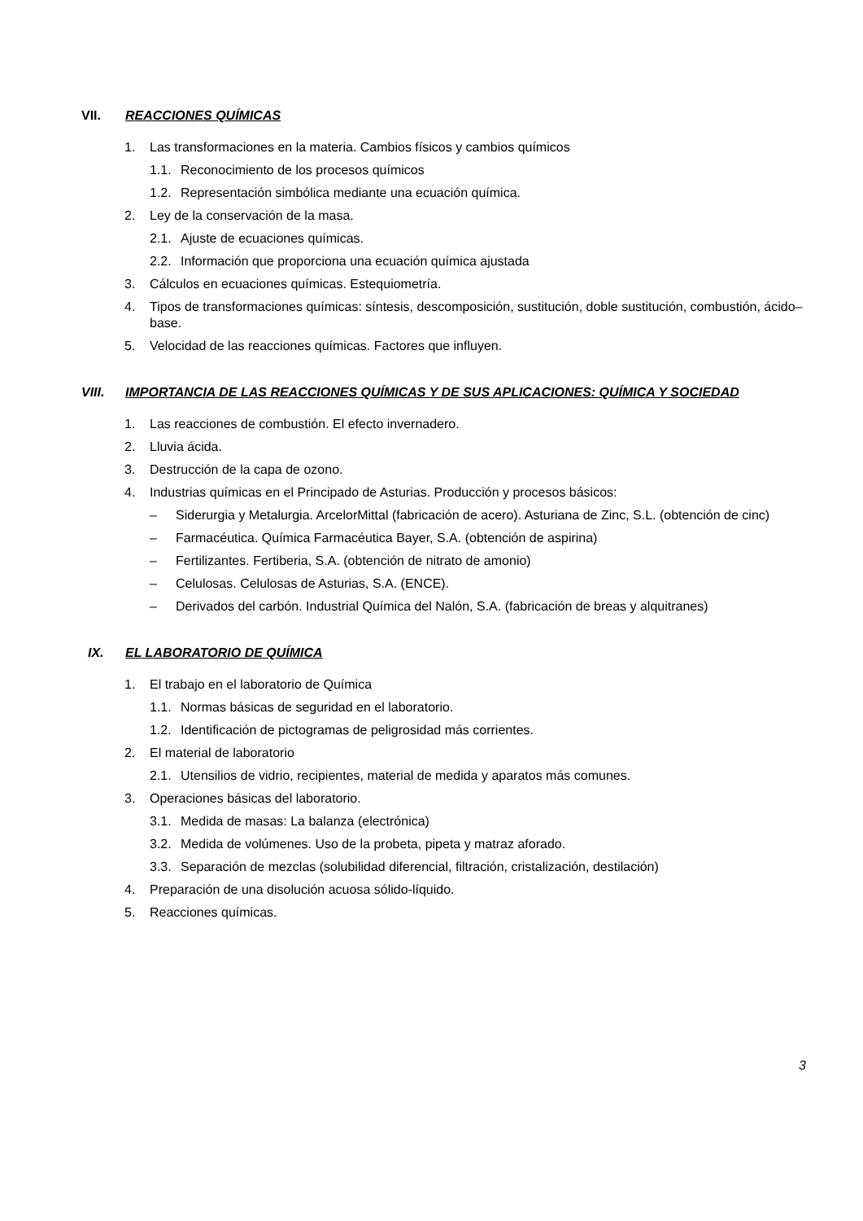VII. REACCIONES QUÍMICAS
1. Las transformaciones en la materia. Cambios físicos y cambios químicos
1.1. Reconocimiento de los procesos químicos
1.2. Representación simbólica mediante una ecuación química.
2. Ley de la conservación de la masa.
2.1. Ajuste de ecuaciones químicas.
2.2. Información que proporciona una ecuación química ajustada
3. Cálculos en ecuaciones químicas. Estequiometría.
4. Tipos de transformaciones químicas: síntesis, descomposición, sustitución, doble sustitución, combustión, ácido–base.
5. Velocidad de las reacciones químicas. Factores que influyen.
VIII. IMPORTANCIA DE LAS REACCIONES QUÍMICAS Y DE SUS APLICACIONES: QUÍMICA Y SOCIEDAD
1. Las reacciones de combustión. El efecto invernadero.
2. Lluvia ácida.
3. Destrucción de la capa de ozono.
4. Industrias químicas en el Principado de Asturias. Producción y procesos básicos:
– Siderurgia y Metalurgia. ArcelorMittal (fabricación de acero). Asturiana de Zinc, S.L. (obtención de cinc)
– Farmacéutica. Química Farmacéutica Bayer, S.A. (obtención de aspirina)
– Fertilizantes. Fertiberia, S.A. (obtención de nitrato de amonio)
– Celulosas. Celulosas de Asturias, S.A. (ENCE).
– Derivados del carbón. Industrial Química del Nalón, S.A. (fabricación de breas y alquitranes)
IX. EL LABORATORIO DE QUÍMICA
1. El trabajo en el laboratorio de Química
1.1. Normas básicas de seguridad en el laboratorio.
1.2. Identificación de pictogramas de peligrosidad más corrientes.
2. El material de laboratorio
2.1. Utensilios de vidrio, recipientes, material de medida y aparatos más comunes.
3. Operaciones básicas del laboratorio.
3.1. Medida de masas: La balanza (electrónica)
3.2. Medida de volúmenes. Uso de la probeta, pipeta y matraz aforado.
3.3. Separación de mezclas (solubilidad diferencial, filtración, cristalización, destilación)
4. Preparación de una disolución acuosa sólido-líquido.
5. Reacciones químicas.
3